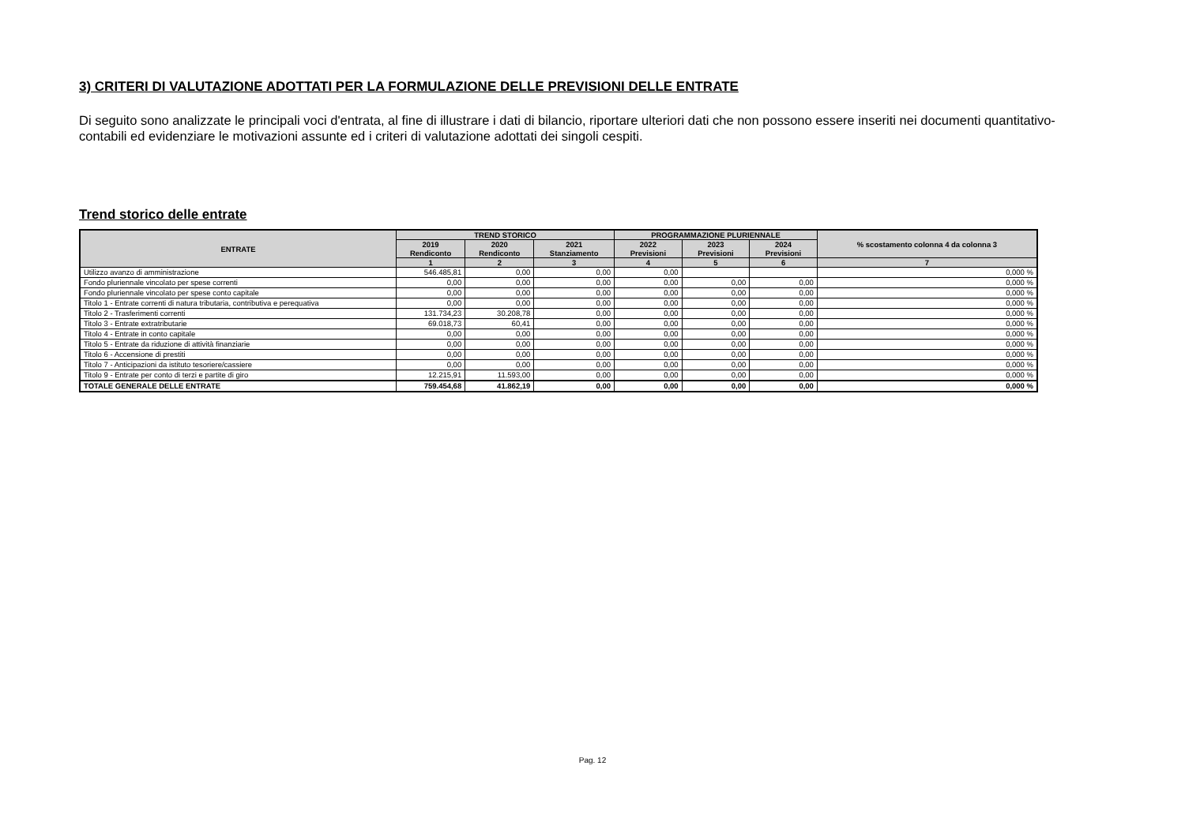3) CRITERI DI VALUTAZIONE ADOTTATI PER LA FORMULAZIONE DELLE PREVISIONI DELLE ENTRATE
Di seguito sono analizzate le principali voci d'entrata, al fine di illustrare i dati di bilancio, riportare ulteriori dati che non possono essere inseriti nei documenti quantitativo-contabili ed evidenziare le motivazioni assunte ed i criteri di valutazione adottati dei singoli cespiti.
Trend storico delle entrate
| ENTRATE | TREND STORICO | | | PROGRAMMAZIONE PLURIENNALE | | | % scostamento colonna 4 da colonna 3 |
| --- | --- | --- | --- | --- | --- | --- | --- |
| | 2019 Rendiconto | 2020 Rendiconto | 2021 Stanziamento | 2022 Previsioni | 2023 Previsioni | 2024 Previsioni | |
| | 1 | 2 | 3 | 4 | 5 | 6 | 7 |
| Utilizzo avanzo di amministrazione | 546.485,81 | 0,00 | 0,00 | 0,00 | | | 0,000 % |
| Fondo pluriennale vincolato per spese correnti | 0,00 | 0,00 | 0,00 | 0,00 | 0,00 | 0,00 | 0,000 % |
| Fondo pluriennale vincolato per spese conto capitale | 0,00 | 0,00 | 0,00 | 0,00 | 0,00 | 0,00 | 0,000 % |
| Titolo 1 - Entrate correnti di natura tributaria, contributiva e perequativa | 0,00 | 0,00 | 0,00 | 0,00 | 0,00 | 0,00 | 0,000 % |
| Titolo 2 - Trasferimenti correnti | 131.734,23 | 30.208,78 | 0,00 | 0,00 | 0,00 | 0,00 | 0,000 % |
| Titolo 3 - Entrate extratributarie | 69.018,73 | 60,41 | 0,00 | 0,00 | 0,00 | 0,00 | 0,000 % |
| Titolo 4 - Entrate in conto capitale | 0,00 | 0,00 | 0,00 | 0,00 | 0,00 | 0,00 | 0,000 % |
| Titolo 5 - Entrate da riduzione di attività finanziarie | 0,00 | 0,00 | 0,00 | 0,00 | 0,00 | 0,00 | 0,000 % |
| Titolo 6 - Accensione di prestiti | 0,00 | 0,00 | 0,00 | 0,00 | 0,00 | 0,00 | 0,000 % |
| Titolo 7 - Anticipazioni da istituto tesoriere/cassiere | 0,00 | 0,00 | 0,00 | 0,00 | 0,00 | 0,00 | 0,000 % |
| Titolo 9 - Entrate per conto di terzi e partite di giro | 12.215,91 | 11.593,00 | 0,00 | 0,00 | 0,00 | 0,00 | 0,000 % |
| TOTALE GENERALE DELLE ENTRATE | 759.454,68 | 41.862,19 | 0,00 | 0,00 | 0,00 | 0,00 | 0,000 % |
Pag. 12